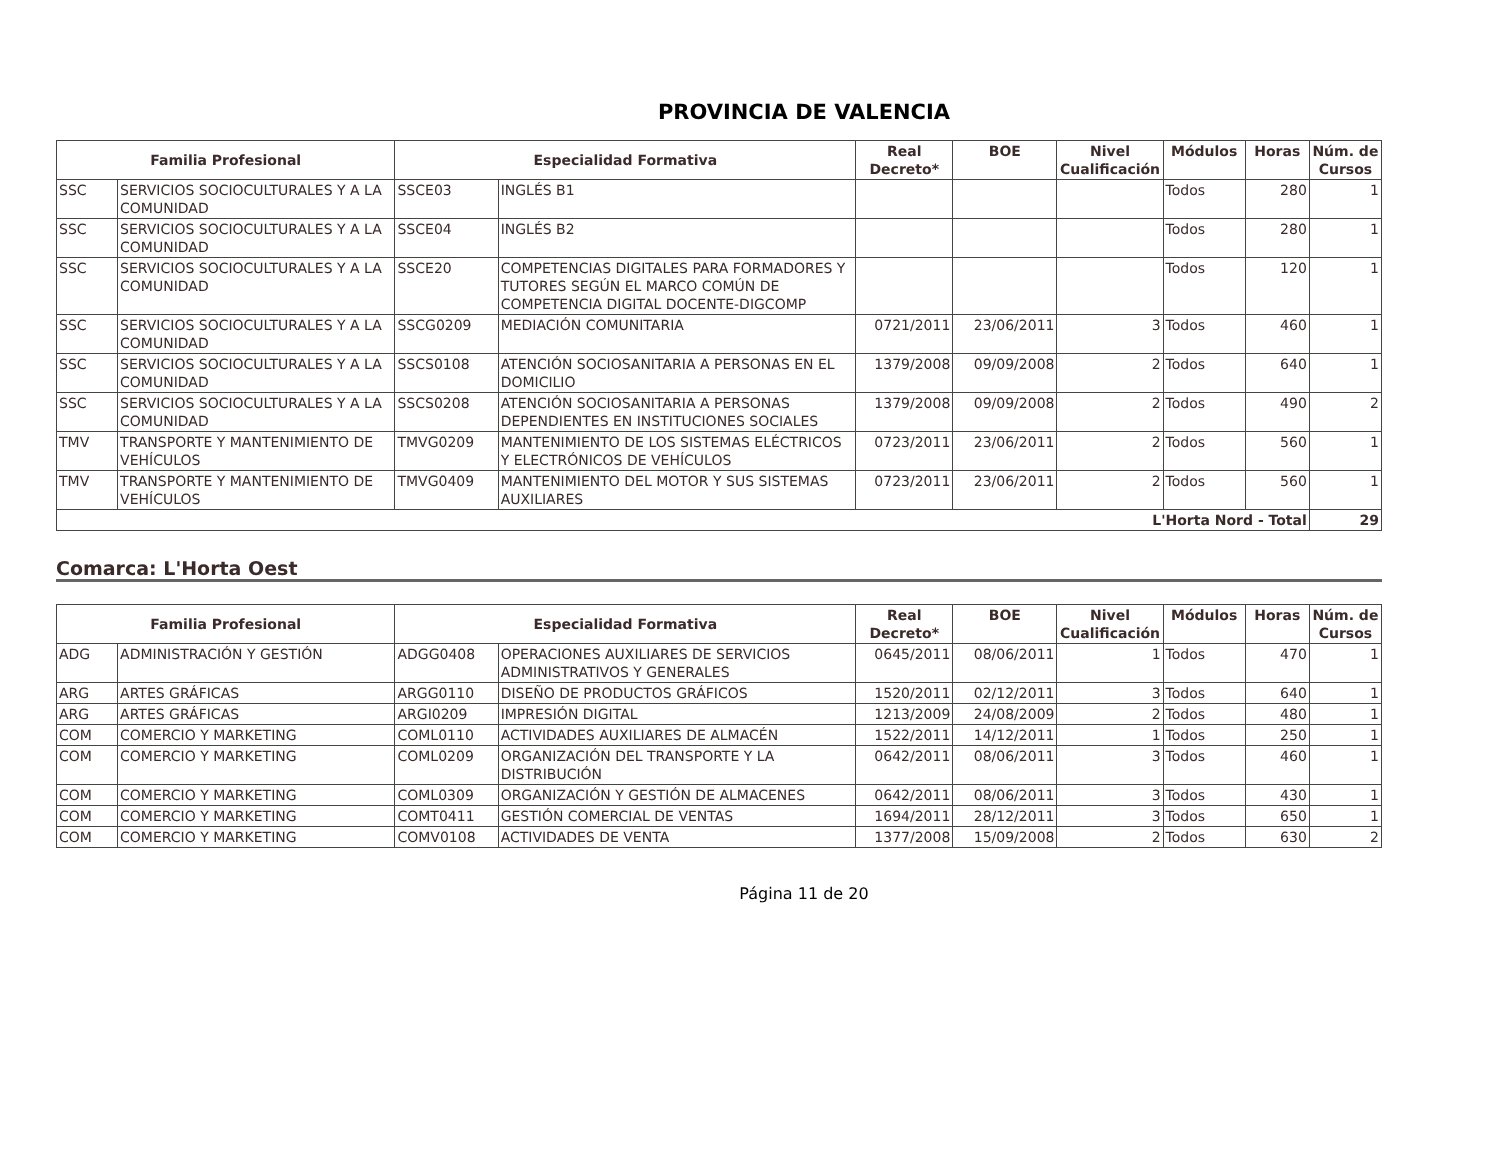PROVINCIA DE VALENCIA
| Familia Profesional | | Especialidad Formativa | | Real Decreto* | BOE | Nivel Cualificación | Módulos | Horas | Núm. de Cursos |
| --- | --- | --- | --- | --- | --- | --- | --- | --- | --- |
| SSC | SERVICIOS SOCIOCULTURALES Y A LA COMUNIDAD | SSCE03 | INGLÉS B1 | | | | Todos | 280 | 1 |
| SSC | SERVICIOS SOCIOCULTURALES Y A LA COMUNIDAD | SSCE04 | INGLÉS B2 | | | | Todos | 280 | 1 |
| SSC | SERVICIOS SOCIOCULTURALES Y A LA COMUNIDAD | SSCE20 | COMPETENCIAS DIGITALES PARA FORMADORES Y TUTORES SEGÚN EL MARCO COMÚN DE COMPETENCIA DIGITAL DOCENTE-DIGCOMP | | | | Todos | 120 | 1 |
| SSC | SERVICIOS SOCIOCULTURALES Y A LA COMUNIDAD | SSCG0209 | MEDIACIÓN COMUNITARIA | 0721/2011 | 23/06/2011 | 3 | Todos | 460 | 1 |
| SSC | SERVICIOS SOCIOCULTURALES Y A LA COMUNIDAD | SSCS0108 | ATENCIÓN SOCIOSANITARIA A PERSONAS EN EL DOMICILIO | 1379/2008 | 09/09/2008 | 2 | Todos | 640 | 1 |
| SSC | SERVICIOS SOCIOCULTURALES Y A LA COMUNIDAD | SSCS0208 | ATENCIÓN SOCIOSANITARIA A PERSONAS DEPENDIENTES EN INSTITUCIONES SOCIALES | 1379/2008 | 09/09/2008 | 2 | Todos | 490 | 2 |
| TMV | TRANSPORTE Y MANTENIMIENTO DE VEHÍCULOS | TMVG0209 | MANTENIMIENTO DE LOS SISTEMAS ELÉCTRICOS Y ELECTRÓNICOS DE VEHÍCULOS | 0723/2011 | 23/06/2011 | 2 | Todos | 560 | 1 |
| TMV | TRANSPORTE Y MANTENIMIENTO DE VEHÍCULOS | TMVG0409 | MANTENIMIENTO DEL MOTOR Y SUS SISTEMAS AUXILIARES | 0723/2011 | 23/06/2011 | 2 | Todos | 560 | 1 |
| L'Horta Nord - Total | | | | | | | | | 29 |
Comarca: L'Horta Oest
| Familia Profesional | | Especialidad Formativa | | Real Decreto* | BOE | Nivel Cualificación | Módulos | Horas | Núm. de Cursos |
| --- | --- | --- | --- | --- | --- | --- | --- | --- | --- |
| ADG | ADMINISTRACIÓN Y GESTIÓN | ADGG0408 | OPERACIONES AUXILIARES DE SERVICIOS ADMINISTRATIVOS Y GENERALES | 0645/2011 | 08/06/2011 | 1 | Todos | 470 | 1 |
| ARG | ARTES GRÁFICAS | ARGG0110 | DISEÑO DE PRODUCTOS GRÁFICOS | 1520/2011 | 02/12/2011 | 3 | Todos | 640 | 1 |
| ARG | ARTES GRÁFICAS | ARGI0209 | IMPRESIÓN DIGITAL | 1213/2009 | 24/08/2009 | 2 | Todos | 480 | 1 |
| COM | COMERCIO Y MARKETING | COML0110 | ACTIVIDADES AUXILIARES DE ALMACÉN | 1522/2011 | 14/12/2011 | 1 | Todos | 250 | 1 |
| COM | COMERCIO Y MARKETING | COML0209 | ORGANIZACIÓN DEL TRANSPORTE Y LA DISTRIBUCIÓN | 0642/2011 | 08/06/2011 | 3 | Todos | 460 | 1 |
| COM | COMERCIO Y MARKETING | COML0309 | ORGANIZACIÓN Y GESTIÓN DE ALMACENES | 0642/2011 | 08/06/2011 | 3 | Todos | 430 | 1 |
| COM | COMERCIO Y MARKETING | COMT0411 | GESTIÓN COMERCIAL DE VENTAS | 1694/2011 | 28/12/2011 | 3 | Todos | 650 | 1 |
| COM | COMERCIO Y MARKETING | COMV0108 | ACTIVIDADES DE VENTA | 1377/2008 | 15/09/2008 | 2 | Todos | 630 | 2 |
Página 11 de 20